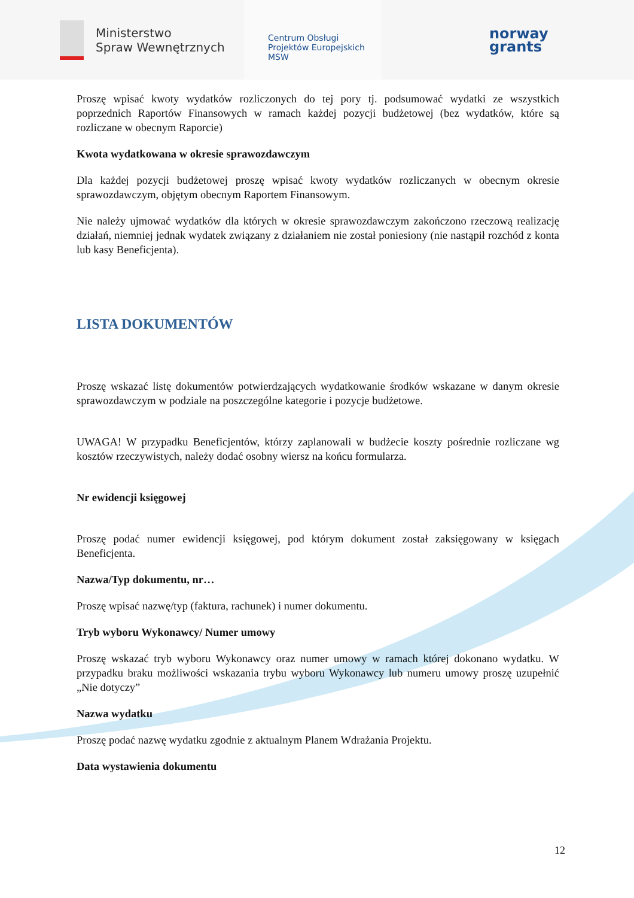Ministerstwo
Spraw Wewnętrznych
Centrum Obsługi
Projektów Europejskich
MSW
norway
grants
Proszę wpisać kwoty wydatków rozliczonych do tej pory tj. podsumować wydatki ze wszystkich poprzednich Raportów Finansowych w ramach każdej pozycji budżetowej (bez wydatków, które są rozliczane w obecnym Raporcie)
Kwota wydatkowana w okresie sprawozdawczym
Dla każdej pozycji budżetowej proszę wpisać kwoty wydatków rozliczanych w obecnym okresie sprawozdawczym, objętym obecnym Raportem Finansowym.
Nie należy ujmować wydatków dla których w okresie sprawozdawczym zakończono rzeczową realizację działań, niemniej jednak wydatek związany z działaniem nie został poniesiony (nie nastąpił rozchód z konta lub kasy Beneficjenta).
LISTA DOKUMENTÓW
Proszę wskazać listę dokumentów potwierdzających wydatkowanie środków wskazane w danym okresie sprawozdawczym w podziale na poszczególne kategorie i pozycje budżetowe.
UWAGA! W przypadku Beneficjentów, którzy zaplanowali w budżecie koszty pośrednie rozliczane wg kosztów rzeczywistych, należy dodać osobny wiersz na końcu formularza.
Nr ewidencji księgowej
Proszę podać numer ewidencji księgowej, pod którym dokument został zaksięgowany w księgach Beneficjenta.
Nazwa/Typ dokumentu, nr…
Proszę wpisać nazwę/typ (faktura, rachunek) i numer dokumentu.
Tryb wyboru Wykonawcy/ Numer umowy
Proszę wskazać tryb wyboru Wykonawcy oraz numer umowy w ramach której dokonano wydatku. W przypadku braku możliwości wskazania trybu wyboru Wykonawcy lub numeru umowy proszę uzupełnić „Nie dotyczy”
Nazwa wydatku
Proszę podać nazwę wydatku zgodnie z aktualnym Planem Wdrażania Projektu.
Data wystawienia dokumentu
12